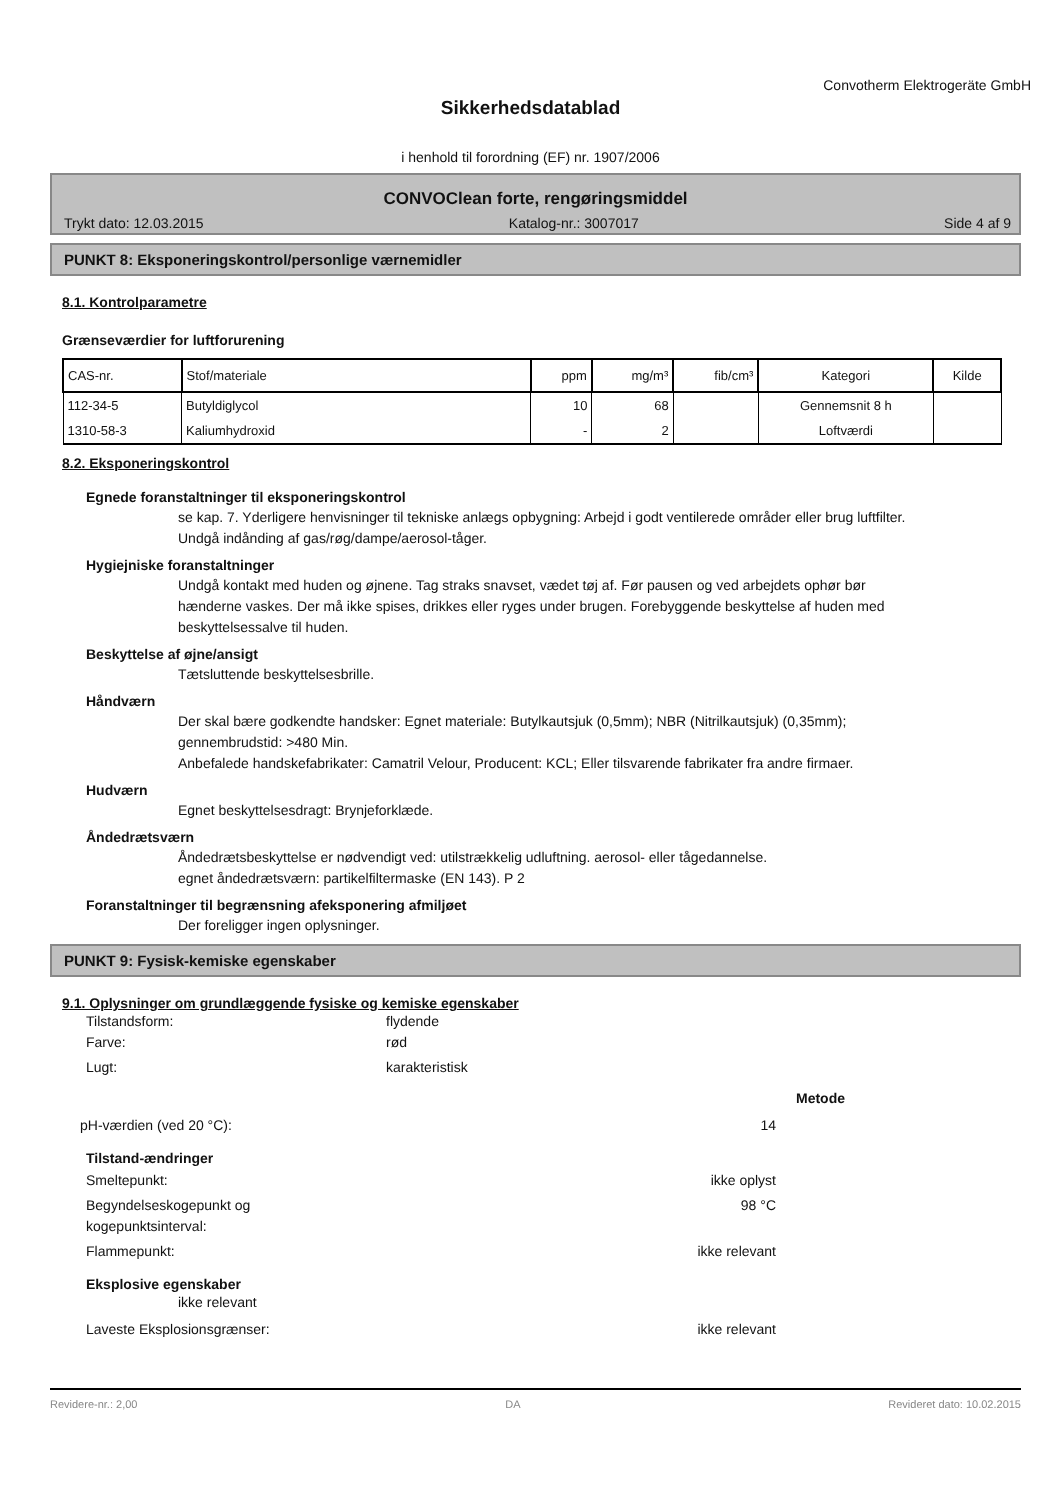Convotherm Elektrogeräte GmbH
Sikkerhedsdatablad
i henhold til forordning (EF) nr. 1907/2006
CONVOClean forte, rengøringsmiddel
Trykt dato: 12.03.2015 Katalog-nr.: 3007017 Side 4 af 9
PUNKT 8: Eksponeringskontrol/personlige værnemidler
8.1. Kontrolparametre
Grænseværdier for luftforurening
| CAS-nr. | Stof/materiale | ppm | mg/m³ | fib/cm³ | Kategori | Kilde |
| 112-34-5 | Butyldiglycol | 10 | 68 | | Gennemsnit 8 h | |
| 1310-58-3 | Kaliumhydroxid | - | 2 | | Loftværdi | |
8.2. Eksponeringskontrol
Egnede foranstaltninger til eksponeringskontrol
se kap. 7. Yderligere henvisninger til tekniske anlægs opbygning: Arbejd i godt ventilerede områder eller brug luftfilter. Undgå indånding af gas/røg/dampe/aerosol-tåger.
Hygiejniske foranstaltninger
Undgå kontakt med huden og øjnene. Tag straks snavset, vædet tøj af. Før pausen og ved arbejdets ophør bør hænderne vaskes. Der må ikke spises, drikkes eller ryges under brugen. Forebyggende beskyttelse af huden med beskyttelsessalve til huden.
Beskyttelse af øjne/ansigt
Tætsluttende beskyttelsesbrille.
Håndværn
Der skal bære godkendte handsker: Egnet materiale: Butylkautsjuk (0,5mm); NBR (Nitrilkautsjuk) (0,35mm); gennembrudstid: >480 Min.
Anbefalede handskefabrikater: Camatril Velour, Producent: KCL; Eller tilsvarende fabrikater fra andre firmaer.
Hudværn
Egnet beskyttelsesdragt: Brynjeforklæde.
Åndedrætsværn
Åndedrætsbeskyttelse er nødvendigt ved: utilstrækkelig udluftning. aerosol- eller tågedannelse.
egnet åndedrætsværn: partikelfiltermaske (EN 143). P 2
Foranstaltninger til begrænsning afeksponering afmiljøet
Der foreligger ingen oplysninger.
PUNKT 9: Fysisk-kemiske egenskaber
9.1. Oplysninger om grundlæggende fysiske og kemiske egenskaber
Tilstandsform: flydende
Farve: rød
Lugt: karakteristisk
Metode
pH-værdien (ved 20 °C): 14
Tilstand-ændringer
Smeltepunkt: ikke oplyst
Begyndelseskogepunkt og
kogepunktsinterval: 98 °C
Flammepunkt: ikke relevant
Eksplosive egenskaber
ikke relevant
Laveste Eksplosionsgrænser: ikke relevant
Revidere-nr.: 2,00 DA Revideret dato: 10.02.2015